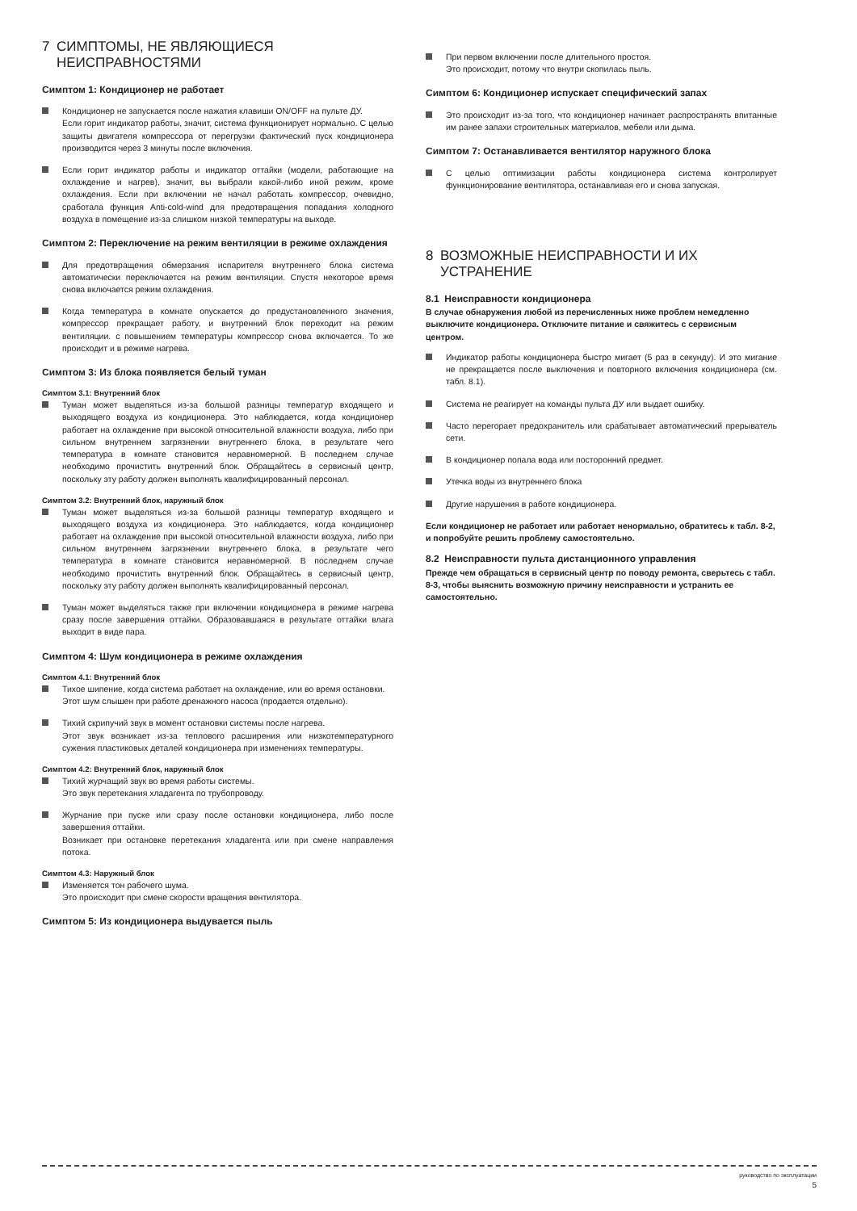7 СИМПТОМЫ, НЕ ЯВЛЯЮЩИЕСЯ
НЕИСПРАВНОСТЯМИ
Симптом 1: Кондиционер не работает
Кондиционер не запускается после нажатия клавиши ON/OFF на пульте ДУ.
Если горит индикатор работы, значит, система функционирует нормально. С целью защиты двигателя компрессора от перегрузки фактический пуск кондиционера производится через 3 минуты после включения.
Если горит индикатор работы и индикатор оттайки (модели, работающие на охлаждение и нагрев), значит, вы выбрали какой-либо иной режим, кроме охлаждения. Если при включении не начал работать компрессор, очевидно, сработала функция Anti-cold-wind для предотвращения попадания холодного воздуха в помещение из-за слишком низкой температуры на выходе.
Симптом 2: Переключение на режим вентиляции в режиме охлаждения
Для предотвращения обмерзания испарителя внутреннего блока система автоматически переключается на режим вентиляции. Спустя некоторое время снова включается режим охлаждения.
Когда температура в комнате опускается до предустановленного значения, компрессор прекращает работу, и внутренний блок переходит на режим вентиляции. с повышением температуры компрессор снова включается. То же происходит и в режиме нагрева.
Симптом 3: Из блока появляется белый туман
Симптом 3.1: Внутренний блок
Туман может выделяться из-за большой разницы температур входящего и выходящего воздуха из кондиционера. Это наблюдается, когда кондиционер работает на охлаждение при высокой относительной влажности воздуха, либо при сильном внутреннем загрязнении внутреннего блока, в результате чего температура в комнате становится неравномерной. В последнем случае необходимо прочистить внутренний блок. Обращайтесь в сервисный центр, поскольку эту работу должен выполнять квалифицированный персонал.
Симптом 3.2: Внутренний блок, наружный блок
Туман может выделяться из-за большой разницы температур входящего и выходящего воздуха из кондиционера. Это наблюдается, когда кондиционер работает на охлаждение при высокой относительной влажности воздуха, либо при сильном внутреннем загрязнении внутреннего блока, в результате чего температура в комнате становится неравномерной. В последнем случае необходимо прочистить внутренний блок. Обращайтесь в сервисный центр, поскольку эту работу должен выполнять квалифицированный персонал.
Туман может выделяться также при включении кондиционера в режиме нагрева сразу после завершения оттайки. Образовавшаяся в результате оттайки влага выходит в виде пара.
Симптом 4: Шум кондиционера в режиме охлаждения
Симптом 4.1: Внутренний блок
Тихое шипение, когда система работает на охлаждение, или во время остановки.
Этот шум слышен при работе дренажного насоса (продается отдельно).
Тихий скрипучий звук в момент остановки системы после нагрева.
Этот звук возникает из-за теплового расширения или низкотемпературного сужения пластиковых деталей кондиционера при изменениях температуры.
Симптом 4.2: Внутренний блок, наружный блок
Тихий журчащий звук во время работы системы.
Это звук перетекания хладагента по трубопроводу.
Журчание при пуске или сразу после остановки кондиционера, либо после завершения оттайки.
Возникает при остановке перетекания хладагента или при смене направления потока.
Симптом 4.3: Наружный блок
Изменяется тон рабочего шума.
Это происходит при смене скорости вращения вентилятора.
Симптом 5: Из кондиционера выдувается пыль
При первом включении после длительного простоя.
Это происходит, потому что внутри скопилась пыль.
Симптом 6: Кондиционер испускает специфический запах
Это происходит из-за того, что кондиционер начинает распространять впитанные им ранее запахи строительных материалов, мебели или дыма.
Симптом 7: Останавливается вентилятор наружного блока
С целью оптимизации работы кондиционера система контролирует функционирование вентилятора, останавливая его и снова запуская.
8 ВОЗМОЖНЫЕ НЕИСПРАВНОСТИ И ИХ
УСТРАНЕНИЕ
8.1 Неисправности кондиционера
В случае обнаружения любой из перечисленных ниже проблем немедленно выключите кондиционера. Отключите питание и свяжитесь с сервисным центром.
Индикатор работы кондиционера быстро мигает (5 раз в секунду). И это мигание не прекращается после выключения и повторного включения кондиционера (см. табл. 8.1).
Система не реагирует на команды пульта ДУ или выдает ошибку.
Часто перегорает предохранитель или срабатывает автоматический прерыватель сети.
В кондиционер попала вода или посторонний предмет.
Утечка воды из внутреннего блока
Другие нарушения в работе кондиционера.
Если кондиционер не работает или работает ненормально, обратитесь к табл. 8-2, и попробуйте решить проблему самостоятельно.
8.2 Неисправности пульта дистанционного управления
Прежде чем обращаться в сервисный центр по поводу ремонта, сверьтесь с табл. 8-3, чтобы выяснить возможную причину неисправности и устранить ее самостоятельно.
руководство по эксплуатации
5